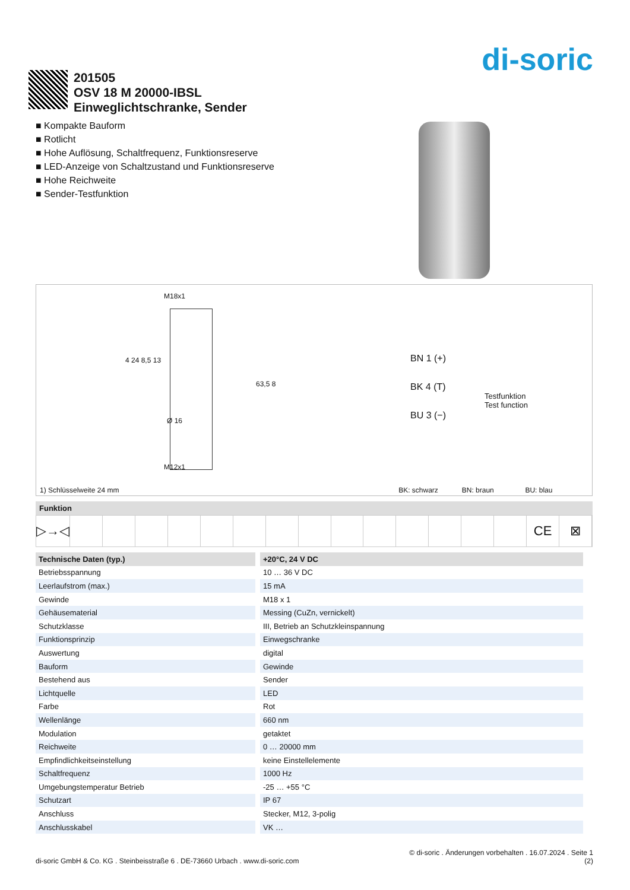di-soric
201505
OSV 18 M 20000-IBSL
Einweglichtschranke, Sender
■ Kompakte Bauform
■ Rotlicht
■ Hohe Auflösung, Schaltfrequenz, Funktionsreserve
■ LED-Anzeige von Schaltzustand und Funktionsreserve
■ Hohe Reichweite
■ Sender-Testfunktion
M18x1
Ø 16
M12x1
4 24 8,5 13
63,5 8
BN 1 (+)
BK 4 (T)
BU 3 (−)
Testfunktion
Test function
1) Schlüsselweite 24 mm BK: schwarz BN: braun BU: blau
Funktion
▷→◁ CE ⊠
| Technische Daten (typ.) | +20°C, 24 V DC |
| --- | --- |
| Betriebsspannung | 10 … 36 V DC |
| Leerlaufstrom (max.) | 15 mA |
| Gewinde | M18 x 1 |
| Gehäusematerial | Messing (CuZn, vernickelt) |
| Schutzklasse | III, Betrieb an Schutzkleinspannung |
| Funktionsprinzip | Einwegschranke |
| Auswertung | digital |
| Bauform | Gewinde |
| Bestehend aus | Sender |
| Lichtquelle | LED |
| Farbe | Rot |
| Wellenlänge | 660 nm |
| Modulation | getaktet |
| Reichweite | 0 … 20000 mm |
| Empfindlichkeitseinstellung | keine Einstellelemente |
| Schaltfrequenz | 1000 Hz |
| Umgebungstemperatur Betrieb | -25 … +55 °C |
| Schutzart | IP 67 |
| Anschluss | Stecker, M12, 3-polig |
| Anschlusskabel | VK … |
© di-soric . Änderungen vorbehalten . 16.07.2024 . Seite 1
di-soric GmbH & Co. KG . Steinbeisstraße 6 . DE-73660 Urbach . www.di-soric.com (2)